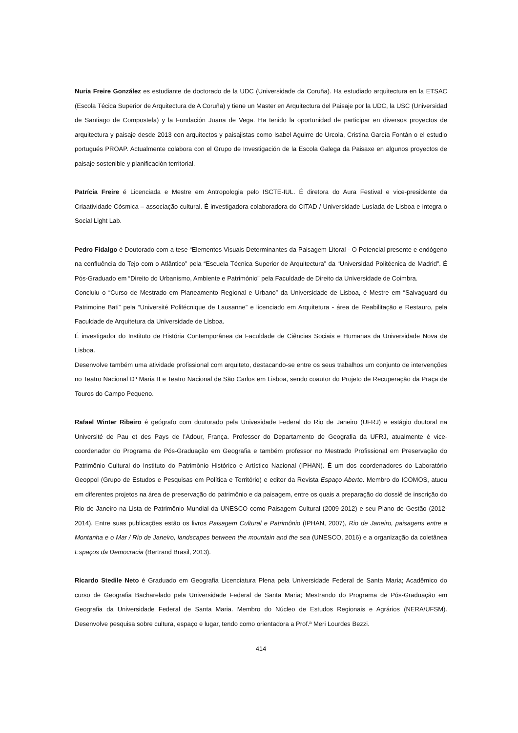Nuria Freire González es estudiante de doctorado de la UDC (Universidade da Coruña). Ha estudiado arquitectura en la ETSAC (Escola Técica Superior de Arquitectura de A Coruña) y tiene un Master en Arquitectura del Paisaje por la UDC, la USC (Universidad de Santiago de Compostela) y la Fundación Juana de Vega. Ha tenido la oportunidad de participar en diversos proyectos de arquitectura y paisaje desde 2013 con arquitectos y paisajistas como Isabel Aguirre de Urcola, Cristina García Fontán o el estudio portugués PROAP. Actualmente colabora con el Grupo de Investigación de la Escola Galega da Paisaxe en algunos proyectos de paisaje sostenible y planificación territorial.
Patrícia Freire é Licenciada e Mestre em Antropologia pelo ISCTE-IUL. É diretora do Aura Festival e vice-presidente da Criaatividade Cósmica – associação cultural. É investigadora colaboradora do CITAD / Universidade Lusíada de Lisboa e integra o Social Light Lab.
Pedro Fidalgo é Doutorado com a tese “Elementos Visuais Determinantes da Paisagem Litoral - O Potencial presente e endógeno na confluência do Tejo com o Atlântico” pela “Escuela Técnica Superior de Arquitectura” da “Universidad Politécnica de Madrid”. É Pós-Graduado em “Direito do Urbanismo, Ambiente e Património” pela Faculdade de Direito da Universidade de Coimbra.
Concluiu o “Curso de Mestrado em Planeamento Regional e Urbano” da Universidade de Lisboa, é Mestre em “Salvaguard du Patrimoine Bati” pela “Université Politécnique de Lausanne” e licenciado em Arquitetura - área de Reabilitação e Restauro, pela Faculdade de Arquitetura da Universidade de Lisboa.
É investigador do Instituto de História Contemporânea da Faculdade de Ciências Sociais e Humanas da Universidade Nova de Lisboa.
Desenvolve também uma atividade profissional com arquiteto, destacando-se entre os seus trabalhos um conjunto de intervenções no Teatro Nacional Dª Maria II e Teatro Nacional de São Carlos em Lisboa, sendo coautor do Projeto de Recuperação da Praça de Touros do Campo Pequeno.
Rafael Winter Ribeiro é geógrafo com doutorado pela Univesidade Federal do Rio de Janeiro (UFRJ) e estágio doutoral na Université de Pau et des Pays de l’Adour, França. Professor do Departamento de Geografia da UFRJ, atualmente é vice-coordenador do Programa de Pós-Graduação em Geografia e também professor no Mestrado Profissional em Preservação do Patrimônio Cultural do Instituto do Patrimônio Histórico e Artístico Nacional (IPHAN). É um dos coordenadores do Laboratório Geoppol (Grupo de Estudos e Pesquisas em Política e Território) e editor da Revista Espaço Aberto. Membro do ICOMOS, atuou em diferentes projetos na área de preservação do patrimônio e da paisagem, entre os quais a preparação do dossiê de inscrição do Rio de Janeiro na Lista de Patrimônio Mundial da UNESCO como Paisagem Cultural (2009-2012) e seu Plano de Gestão (2012-2014). Entre suas publicações estão os livros Paisagem Cultural e Patrimônio (IPHAN, 2007), Rio de Janeiro, paisagens entre a Montanha e o Mar / Rio de Janeiro, landscapes between the mountain and the sea (UNESCO, 2016) e a organização da coletânea Espaços da Democracia (Bertrand Brasil, 2013).
Ricardo Stedile Neto é Graduado em Geografia Licenciatura Plena pela Universidade Federal de Santa Maria; Acadêmico do curso de Geografia Bacharelado pela Universidade Federal de Santa Maria; Mestrando do Programa de Pós-Graduação em Geografia da Universidade Federal de Santa Maria. Membro do Núcleo de Estudos Regionais e Agrários (NERA/UFSM). Desenvolve pesquisa sobre cultura, espaço e lugar, tendo como orientadora a Prof.ª Meri Lourdes Bezzi.
414